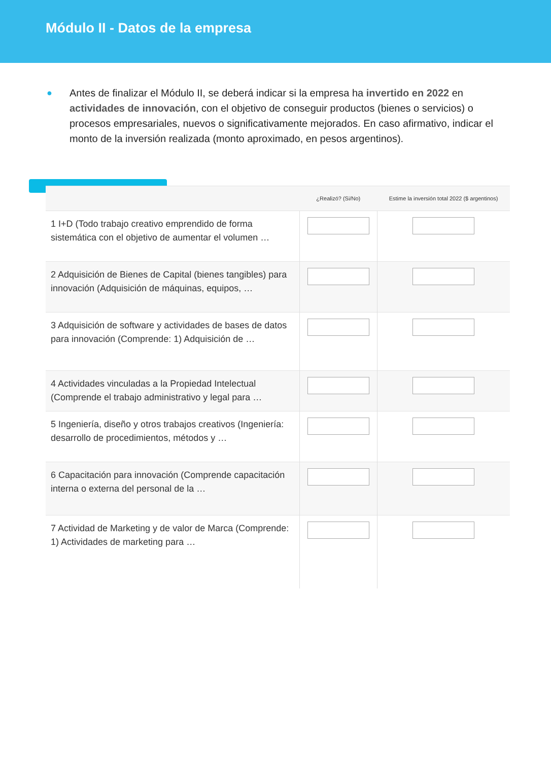Módulo II - Datos de la empresa
● Antes de finalizar el Módulo II, se deberá indicar si la empresa ha invertido en 2022 en actividades de innovación, con el objetivo de conseguir productos (bienes o servicios) o procesos empresariales, nuevos o significativamente mejorados. En caso afirmativo, indicar el monto de la inversión realizada (monto aproximado, en pesos argentinos).
| | ¿Realizó? (Si/No) | Estime la inversión total 2022 ($ argentinos) |
| --- | --- | --- |
| 1 I+D (Todo trabajo creativo emprendido de forma sistemática con el objetivo de aumentar el volumen … | | |
| 2 Adquisición de Bienes de Capital (bienes tangibles) para innovación (Adquisición de máquinas, equipos, … | | |
| 3 Adquisición de software y actividades de bases de datos para innovación (Comprende: 1) Adquisición de … | | |
| 4 Actividades vinculadas a la Propiedad Intelectual (Comprende el trabajo administrativo y legal para … | | |
| 5 Ingeniería, diseño y otros trabajos creativos (Ingeniería: desarrollo de procedimientos, métodos y … | | |
| 6 Capacitación para innovación (Comprende capacitación interna o externa del personal de la … | | |
| 7 Actividad de Marketing y de valor de Marca (Comprende: 1) Actividades de marketing para … | | |